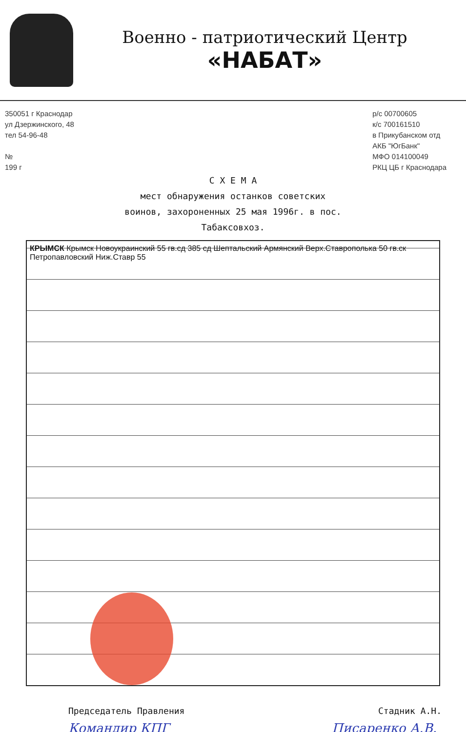Военно - патриотический Центр
«НАБАТ»
350051 г Краснодар
ул Дзержинского, 48
тел 54-96-48
№
199 г
р/с 00700605
к/с 700161510
в Прикубанском отд
АКБ "ЮгБанк"
МФО 014100049
РКЦ ЦБ г Краснодара
С Х Е М А
мест обнаружения останков советских
воинов, захороненных 25 мая 1996г. в пос.
Табаксовхоз.
КРЫМСК Крымск Новоукраинский 55 гв.сд 385 сд Шептальский Армянский Верх.Ставрополька 50 гв.ск Петропавловский Ниж.Ставр 55
Председатель Правления Стадник А.Н.
Командир КПГ Писаренко А.В.